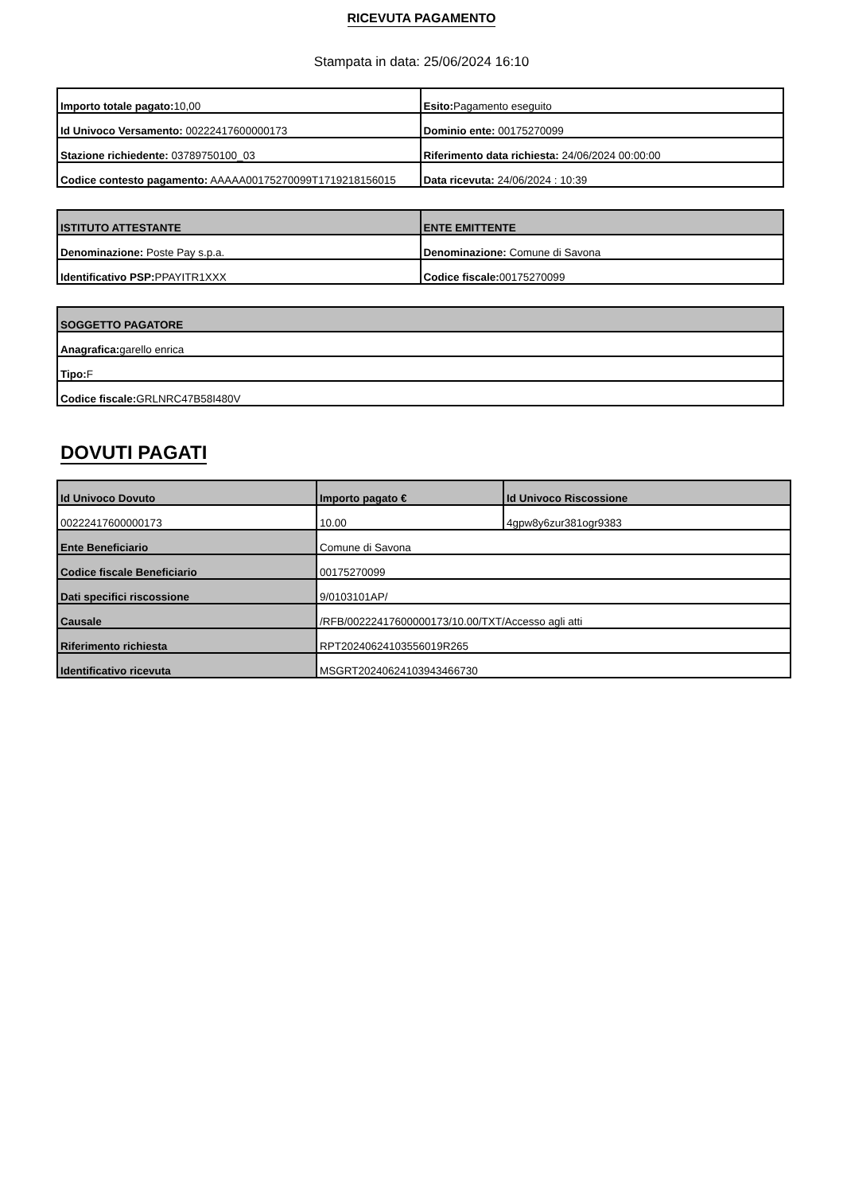RICEVUTA PAGAMENTO
Stampata in data: 25/06/2024 16:10
| Importo totale pagato: 10,00 | Esito: Pagamento eseguito |
| Id Univoco Versamento: 00222417600000173 | Dominio ente: 00175270099 |
| Stazione richiedente: 03789750100_03 | Riferimento data richiesta: 24/06/2024 00:00:00 |
| Codice contesto pagamento: AAAAA00175270099T1719218156015 | Data ricevuta: 24/06/2024 : 10:39 |
| ISTITUTO ATTESTANTE | ENTE EMITTENTE |
| --- | --- |
| Denominazione: Poste Pay s.p.a. | Denominazione: Comune di Savona |
| Identificativo PSP: PPAYITR1XXX | Codice fiscale: 00175270099 |
| SOGGETTO PAGATORE |
| --- |
| Anagrafica: garello enrica |
| Tipo: F |
| Codice fiscale: GRLNRC47B58I480V |
DOVUTI PAGATI
| Id Univoco Dovuto | Importo pagato € | Id Univoco Riscossione |
| --- | --- | --- |
| 00222417600000173 | 10.00 | 4gpw8y6zur381ogr9383 |
| Ente Beneficiario | Comune di Savona | |
| Codice fiscale Beneficiario | 00175270099 | |
| Dati specifici riscossione | 9/0103101AP/ | |
| Causale | /RFB/00222417600000173/10.00/TXT/Accesso agli atti | |
| Riferimento richiesta | RPT20240624103556019R265 | |
| Identificativo ricevuta | MSGRT20240624103943466730 | |